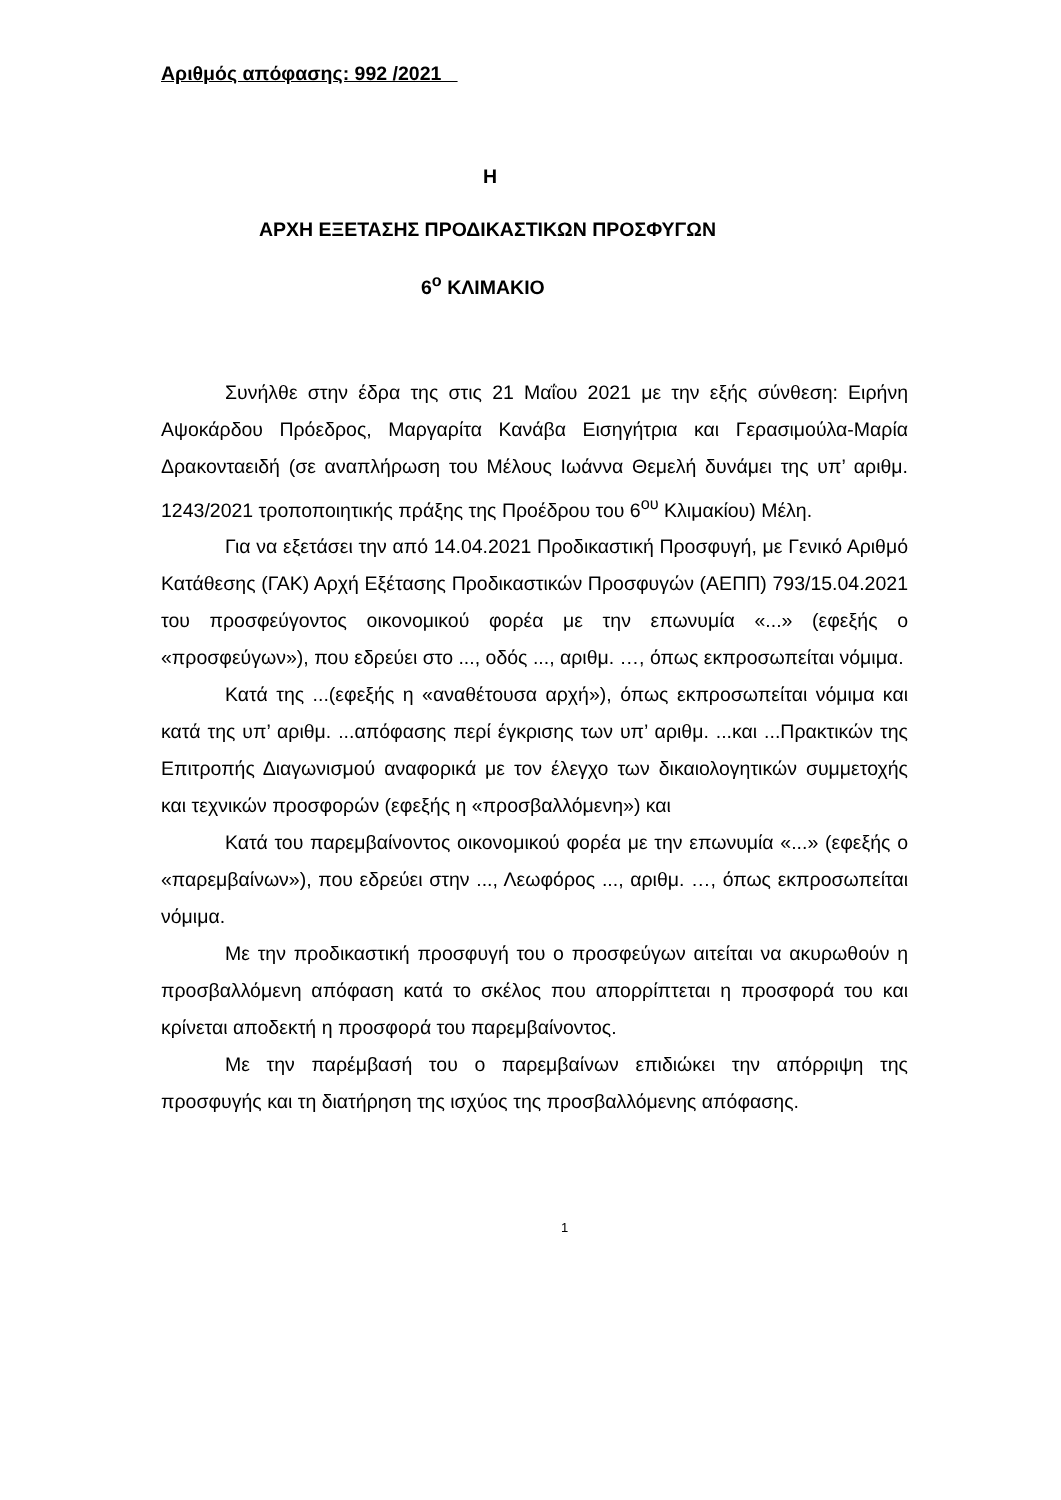Αριθμός απόφασης: 992 /2021
Η
ΑΡΧΗ ΕΞΕΤΑΣΗΣ ΠΡΟΔΙΚΑΣΤΙΚΩΝ ΠΡΟΣΦΥΓΩΝ
6<sup>ο</sup> ΚΛΙΜΑΚΙΟ
Συνήλθε στην έδρα της στις 21 Μαΐου 2021 με την εξής σύνθεση: Ειρήνη Αψοκάρδου Πρόεδρος, Μαργαρίτα Κανάβα Εισηγήτρια και Γερασιμούλα-Μαρία Δρακονταειδή (σε αναπλήρωση του Μέλους Ιωάννα Θεμελή δυνάμει της υπ’ αριθμ. 1243/2021 τροποποιητικής πράξης της Προέδρου του 6<sup>ου</sup> Κλιμακίου) Μέλη.
Για να εξετάσει την από 14.04.2021 Προδικαστική Προσφυγή, με Γενικό Αριθμό Κατάθεσης (ΓΑΚ) Αρχή Εξέτασης Προδικαστικών Προσφυγών (ΑΕΠΠ) 793/15.04.2021 του προσφεύγοντος οικονομικού φορέα με την επωνυμία «...» (εφεξής ο «προσφεύγων»), που εδρεύει στο ..., οδός ..., αριθμ. …, όπως εκπροσωπείται νόμιμα.
Κατά της ...(εφεξής η «αναθέτουσα αρχή»), όπως εκπροσωπείται νόμιμα και κατά της υπ’ αριθμ. ...απόφασης περί έγκρισης των υπ’ αριθμ. ...και ...Πρακτικών της Επιτροπής Διαγωνισμού αναφορικά με τον έλεγχο των δικαιολογητικών συμμετοχής και τεχνικών προσφορών (εφεξής η «προσβαλλόμενη») και
Κατά του παρεμβαίνοντος οικονομικού φορέα με την επωνυμία «...» (εφεξής ο «παρεμβαίνων»), που εδρεύει στην ..., Λεωφόρος ..., αριθμ. …, όπως εκπροσωπείται νόμιμα.
Με την προδικαστική προσφυγή του ο προσφεύγων αιτείται να ακυρωθούν η προσβαλλόμενη απόφαση κατά το σκέλος που απορρίπτεται η προσφορά του και κρίνεται αποδεκτή η προσφορά του παρεμβαίνοντος.
Με την παρέμβασή του ο παρεμβαίνων επιδιώκει την απόρριψη της προσφυγής και τη διατήρηση της ισχύος της προσβαλλόμενης απόφασης.
1